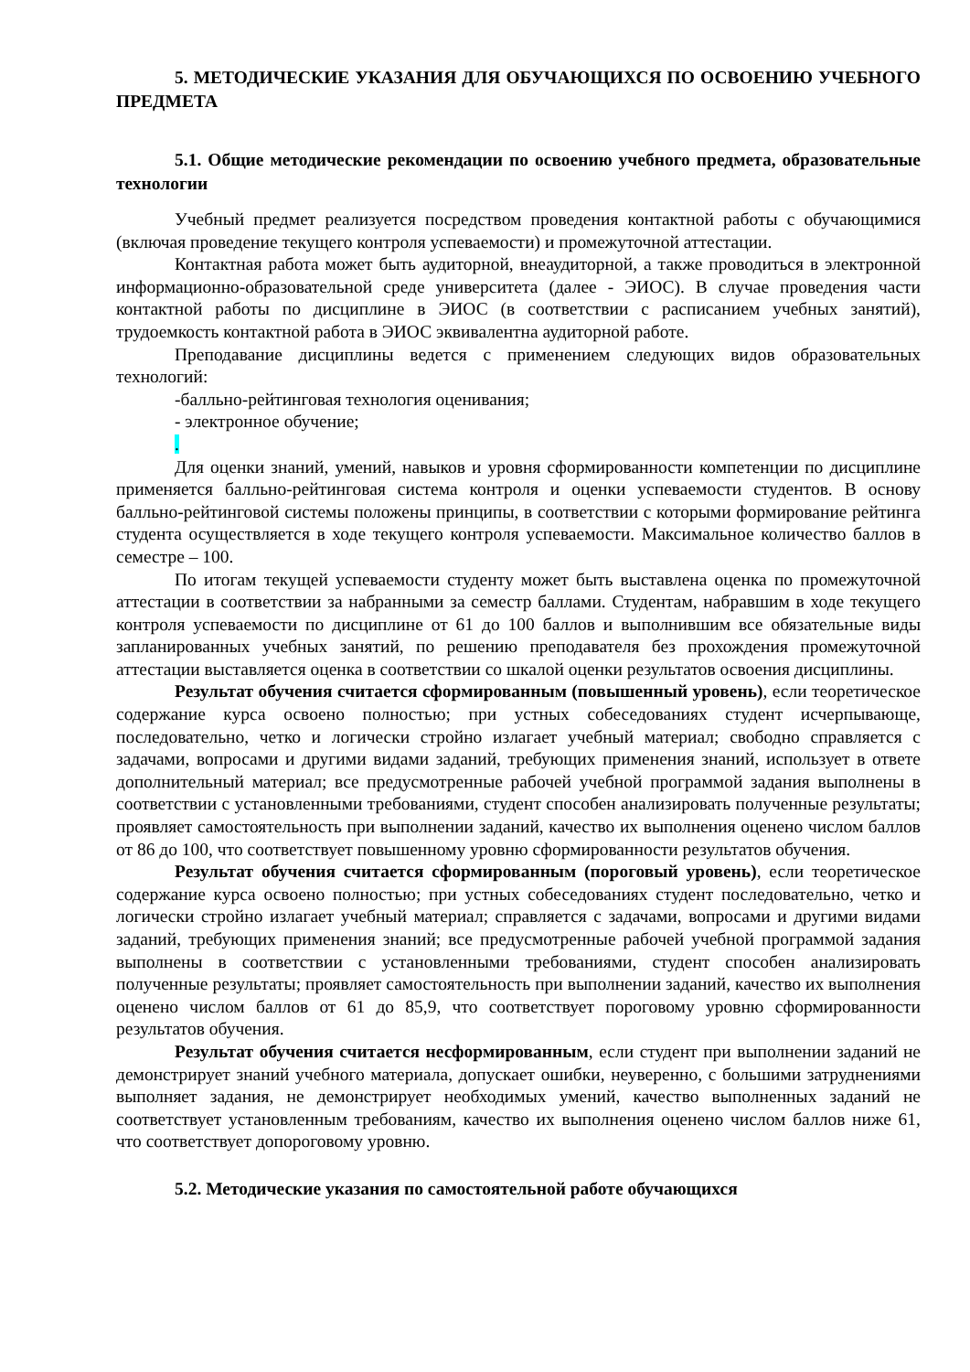5. МЕТОДИЧЕСКИЕ УКАЗАНИЯ ДЛЯ ОБУЧАЮЩИХСЯ ПО ОСВОЕНИЮ УЧЕБНОГО ПРЕДМЕТА
5.1. Общие методические рекомендации по освоению учебного предмета, образовательные технологии
Учебный предмет реализуется посредством проведения контактной работы с обучающимися (включая проведение текущего контроля успеваемости) и промежуточной аттестации.
Контактная работа может быть аудиторной, внеаудиторной, а также проводиться в электронной информационно-образовательной среде университета (далее - ЭИОС). В случае проведения части контактной работы по дисциплине в ЭИОС (в соответствии с расписанием учебных занятий), трудоемкость контактной работа в ЭИОС эквивалентна аудиторной работе.
Преподавание дисциплины ведется с применением следующих видов образовательных технологий:
-балльно-рейтинговая технология оценивания;
- электронное обучение;
.
Для оценки знаний, умений, навыков и уровня сформированности компетенции по дисциплине применяется балльно-рейтинговая система контроля и оценки успеваемости студентов. В основу балльно-рейтинговой системы положены принципы, в соответствии с которыми формирование рейтинга студента осуществляется в ходе текущего контроля успеваемости. Максимальное количество баллов в семестре – 100.
По итогам текущей успеваемости студенту может быть выставлена оценка по промежуточной аттестации в соответствии за набранными за семестр баллами. Студентам, набравшим в ходе текущего контроля успеваемости по дисциплине от 61 до 100 баллов и выполнившим все обязательные виды запланированных учебных занятий, по решению преподавателя без прохождения промежуточной аттестации выставляется оценка в соответствии со шкалой оценки результатов освоения дисциплины.
Результат обучения считается сформированным (повышенный уровень), если теоретическое содержание курса освоено полностью; при устных собеседованиях студент исчерпывающе, последовательно, четко и логически стройно излагает учебный материал; свободно справляется с задачами, вопросами и другими видами заданий, требующих применения знаний, использует в ответе дополнительный материал; все предусмотренные рабочей учебной программой задания выполнены в соответствии с установленными требованиями, студент способен анализировать полученные результаты; проявляет самостоятельность при выполнении заданий, качество их выполнения оценено числом баллов от 86 до 100, что соответствует повышенному уровню сформированности результатов обучения.
Результат обучения считается сформированным (пороговый уровень), если теоретическое содержание курса освоено полностью; при устных собеседованиях студент последовательно, четко и логически стройно излагает учебный материал; справляется с задачами, вопросами и другими видами заданий, требующих применения знаний; все предусмотренные рабочей учебной программой задания выполнены в соответствии с установленными требованиями, студент способен анализировать полученные результаты; проявляет самостоятельность при выполнении заданий, качество их выполнения оценено числом баллов от 61 до 85,9, что соответствует пороговому уровню сформированности результатов обучения.
Результат обучения считается несформированным, если студент при выполнении заданий не демонстрирует знаний учебного материала, допускает ошибки, неуверенно, с большими затруднениями выполняет задания, не демонстрирует необходимых умений, качество выполненных заданий не соответствует установленным требованиям, качество их выполнения оценено числом баллов ниже 61, что соответствует допороговому уровню.
5.2. Методические указания по самостоятельной работе обучающихся